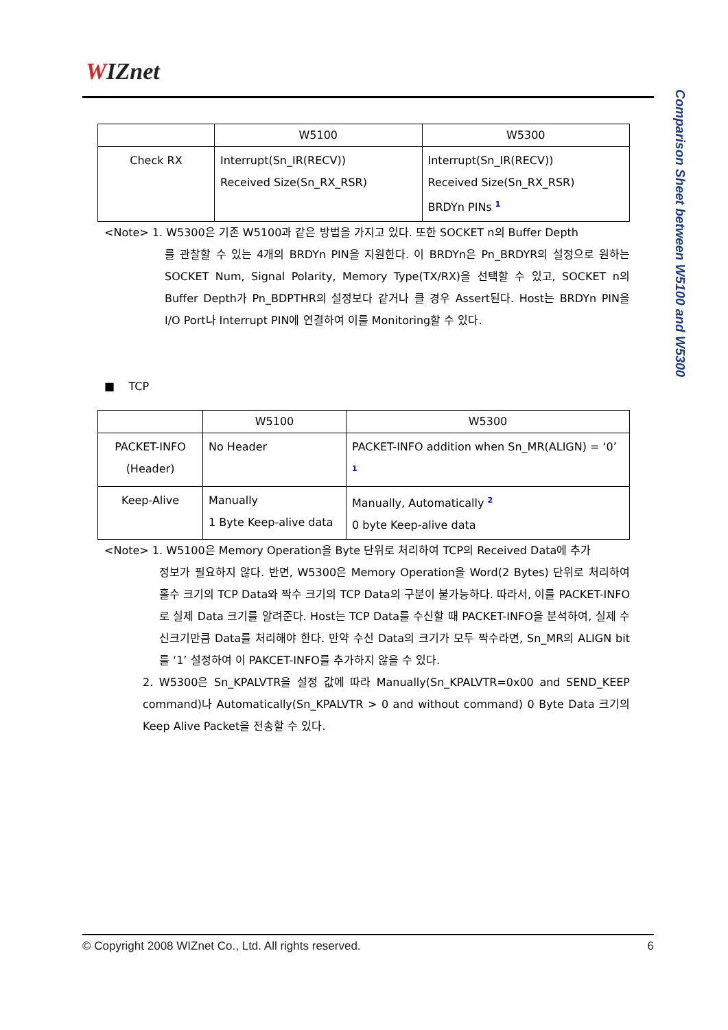WIZnet
Comparison Sheet between W5100 and W5300
| | W5100 | W5300 |
| --- | --- | --- |
| Check RX | Interrupt(Sn_IR(RECV)) Received Size(Sn_RX_RSR) | Interrupt(Sn_IR(RECV)) Received Size(Sn_RX_RSR) BRDYn PINs <sup>1</sup> |
<Note> 1. W5300은 기존 W5100과 같은 방법을 가지고 있다. 또한 SOCKET n의 Buffer Depth
를 관찰할 수 있는 4개의 BRDYn PIN을 지원한다. 이 BRDYn은 Pn_BRDYR의 설정으로 원하는 SOCKET Num, Signal Polarity, Memory Type(TX/RX)을 선택할 수 있고, SOCKET n의 Buffer Depth가 Pn_BDPTHR의 설정보다 같거나 클 경우 Assert된다. Host는 BRDYn PIN을 I/O Port나 Interrupt PIN에 연결하여 이를 Monitoring할 수 있다.
■ TCP
| | W5100 | W5300 |
| --- | --- | --- |
| PACKET-INFO (Header) | No Header | PACKET-INFO addition when Sn_MR(ALIGN) = ‘0’ <sup>1</sup> |
| Keep-Alive | Manually 1 Byte Keep-alive data | Manually, Automatically <sup>2</sup> 0 byte Keep-alive data |
<Note> 1. W5100은 Memory Operation을 Byte 단위로 처리하여 TCP의 Received Data에 추가
정보가 필요하지 않다. 반면, W5300은 Memory Operation을 Word(2 Bytes) 단위로 처리하여 홀수 크기의 TCP Data와 짝수 크기의 TCP Data의 구분이 불가능하다. 따라서, 이를 PACKET-INFO로 실제 Data 크기를 알려준다. Host는 TCP Data를 수신할 때 PACKET-INFO을 분석하여, 실제 수신크기만큼 Data를 처리해야 한다. 만약 수신 Data의 크기가 모두 짝수라면, Sn_MR의 ALIGN bit를 ‘1’ 설정하여 이 PAKCET-INFO를 추가하지 않을 수 있다.
2. W5300은 Sn_KPALVTR을 설정 값에 따라 Manually(Sn_KPALVTR=0x00 and SEND_KEEP command)나 Automatically(Sn_KPALVTR > 0 and without command) 0 Byte Data 크기의 Keep Alive Packet을 전송할 수 있다.
© Copyright 2008 WIZnet Co., Ltd. All rights reserved. 6